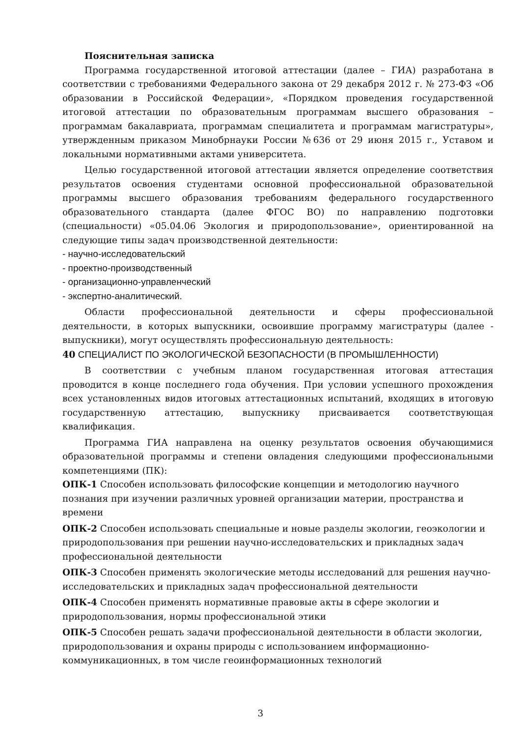Пояснительная записка
Программа государственной итоговой аттестации (далее – ГИА) разработана в соответствии с требованиями Федерального закона от 29 декабря 2012 г. № 273-ФЗ «Об образовании в Российской Федерации», «Порядком проведения государственной итоговой аттестации по образовательным программам высшего образования – программам бакалавриата, программам специалитета и программам магистратуры», утвержденным приказом Минобрнауки России №636 от 29 июня 2015 г., Уставом и локальными нормативными актами университета.
Целью государственной итоговой аттестации является определение соответствия результатов освоения студентами основной профессиональной образовательной программы высшего образования требованиям федерального государственного образовательного стандарта (далее ФГОС ВО) по направлению подготовки (специальности) «05.04.06 Экология и природопользование», ориентированной на следующие типы задач производственной деятельности:
- научно-исследовательский
- проектно-производственный
- организационно-управленческий
- экспертно-аналитический.
Области профессиональной деятельности и сферы профессиональной деятельности, в которых выпускники, освоившие программу магистратуры (далее - выпускники), могут осуществлять профессиональную деятельность:
40 СПЕЦИАЛИСТ ПО ЭКОЛОГИЧЕСКОЙ БЕЗОПАСНОСТИ (В ПРОМЫШЛЕННОСТИ)
В соответствии с учебным планом государственная итоговая аттестация проводится в конце последнего года обучения. При условии успешного прохождения всех установленных видов итоговых аттестационных испытаний, входящих в итоговую государственную аттестацию, выпускнику присваивается соответствующая квалификация.
Программа ГИА направлена на оценку результатов освоения обучающимися образовательной программы и степени овладения следующими профессиональными компетенциями (ПК):
ОПК-1 Способен использовать философские концепции и методологию научного познания при изучении различных уровней организации материи, пространства и времени
ОПК-2 Способен использовать специальные и новые разделы экологии, геоэкологии и природопользования при решении научно-исследовательских и прикладных задач профессиональной деятельности
ОПК-3 Способен применять экологические методы исследований для решения научно-исследовательских и прикладных задач профессиональной деятельности
ОПК-4 Способен применять нормативные правовые акты в сфере экологии и природопользования, нормы профессиональной этики
ОПК-5 Способен решать задачи профессиональной деятельности в области экологии, природопользования и охраны природы с использованием информационно-коммуникационных, в том числе геоинформационных технологий
3